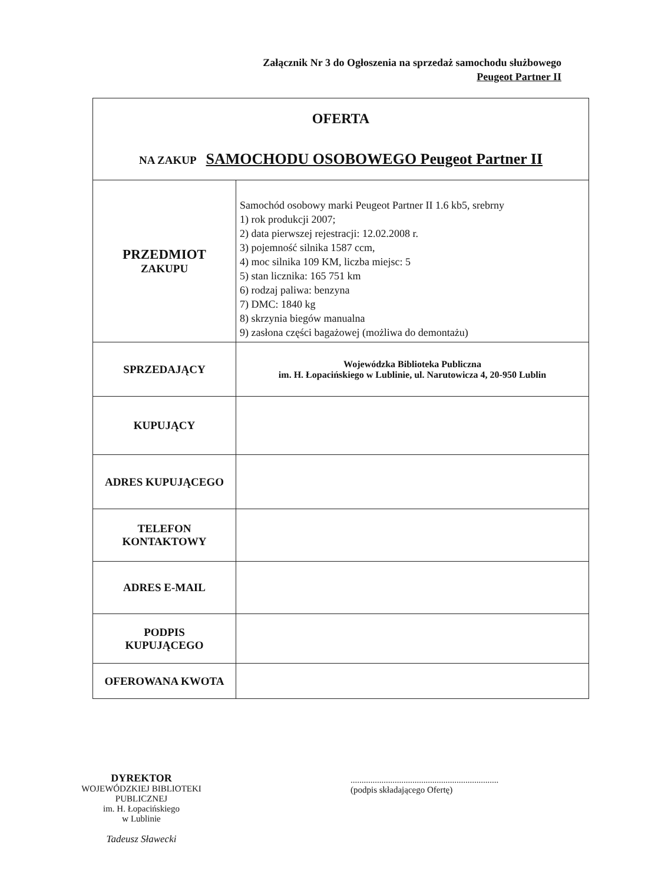Załącznik Nr 3 do Ogłoszenia na sprzedaż samochodu służbowego
Peugeot Partner II
| OFERTA NA ZAKUP SAMOCHODU OSOBOWEGO Peugeot Partner II | |
| PRZEDMIOT ZAKUPU | Samochód osobowy marki Peugeot Partner II 1.6 kb5, srebrny 1) rok produkcji 2007; 2) data pierwszej rejestracji: 12.02.2008 r. 3) pojemność silnika 1587 ccm, 4) moc silnika 109 KM, liczba miejsc: 5 5) stan licznika: 165 751 km 6) rodzaj paliwa: benzyna 7) DMC: 1840 kg 8) skrzynia biegów manualna 9) zasłona części bagażowej (możliwa do demontażu) |
| SPRZEDAJĄCY | Wojewódzka Biblioteka Publiczna im. H. Łopacińskiego w Lublinie, ul. Narutowicza 4, 20-950 Lublin |
| KUPUJĄCY | |
| ADRES KUPUJĄCEGO | |
| TELEFON KONTAKTOWY | |
| ADRES E-MAIL | |
| PODPIS KUPUJĄCEGO | |
| OFEROWANA KWOTA | |
DYREKTOR
WOJEWÓDZKIEJ BIBLIOTEKI PUBLICZNEJ
im. H. Łopacińskiego
w Lublinie
Tadeusz Sławecki
...................................................................
(podpis składającego Ofertę)